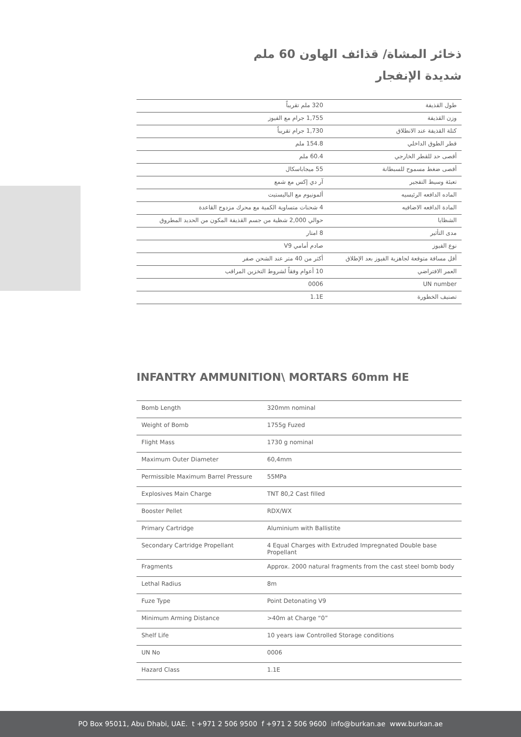ذخائر المشاة/ قذائف الهاون 60 ملم
شديدة الإنفجار
| طول القذيفة | 320 ملم تقريباً |
| وزن القذيفة | 1,755 جرام مع الفيوز |
| كتلة القذيفة عند الانطلاق | 1,730 جرام تقريباً |
| قطر الطوق الداخلي | 154.8 ملم |
| أقصى حد للقطر الخارجي | 60.4 ملم |
| أقصى ضغط مسموح للسبطانة | 55 ميجاباسكال |
| تعبئة وسيط التفجير | آر دي إكس مع شمع |
| الماده الدافعه الرئيسيه | ألمونيوم مع الباليستيت |
| المادة الدافعه الاضافيه | 4 شحنات متساوية الكمية مع محرك مزدوج القاعدة |
| الشظايا | حوالي 2,000 شظية من جسم القذيفة المكون من الحديد المطروق |
| مدى التأثير | 8 امتار |
| نوع الفيوز | صادم أمامي V9 |
| أقل مسافة متوقعة لجاهزية الفيوز بعد الإطلاق | أكثر من 40 متر عند الشحن صفر |
| العمر الافتراضي | 10 أعوام وفقاً لشروط التخزين المراقب |
| UN number | 0006 |
| تصنيف الخطورة | 1.1E |
INFANTRY AMMUNITION\ MORTARS 60mm HE
| Bomb Length | 320mm nominal |
| Weight of Bomb | 1755g Fuzed |
| Flight Mass | 1730 g nominal |
| Maximum Outer Diameter | 60,4mm |
| Permissible Maximum Barrel Pressure | 55MPa |
| Explosives Main Charge | TNT 80,2 Cast filled |
| Booster Pellet | RDX/WX |
| Primary Cartridge | Aluminium with Ballistite |
| Secondary Cartridge Propellant | 4 Equal Charges with Extruded Impregnated Double base Propellant |
| Fragments | Approx. 2000 natural fragments from the cast steel bomb body |
| Lethal Radius | 8m |
| Fuze Type | Point Detonating V9 |
| Minimum Arming Distance | >40m at Charge “0” |
| Shelf Life | 10 years iaw Controlled Storage conditions |
| UN No | 0006 |
| Hazard Class | 1.1E |
PO Box 95011, Abu Dhabi, UAE. t +971 2 506 9500 f +971 2 506 9600 info@burkan.ae www.burkan.ae